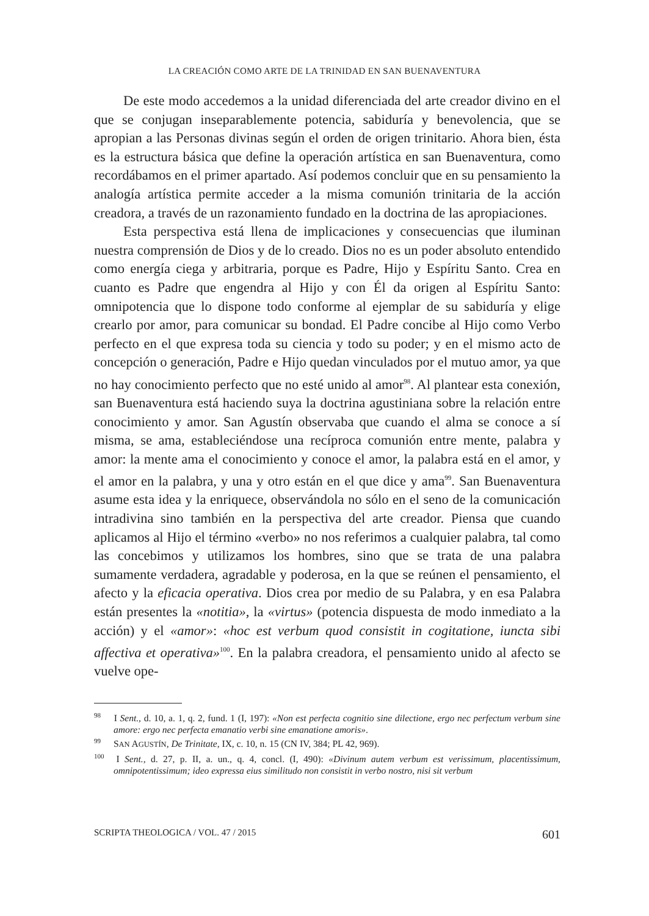LA CREACIÓN COMO ARTE DE LA TRINIDAD EN SAN BUENAVENTURA
De este modo accedemos a la unidad diferenciada del arte creador divino en el que se conjugan inseparablemente potencia, sabiduría y benevolencia, que se apropian a las Personas divinas según el orden de origen trinitario. Ahora bien, ésta es la estructura básica que define la operación artística en san Buenaventura, como recordábamos en el primer apartado. Así podemos concluir que en su pensamiento la analogía artística permite acceder a la misma comunión trinitaria de la acción creadora, a través de un razonamiento fundado en la doctrina de las apropiaciones.
Esta perspectiva está llena de implicaciones y consecuencias que iluminan nuestra comprensión de Dios y de lo creado. Dios no es un poder absoluto entendido como energía ciega y arbitraria, porque es Padre, Hijo y Espíritu Santo. Crea en cuanto es Padre que engendra al Hijo y con Él da origen al Espíritu Santo: omnipotencia que lo dispone todo conforme al ejemplar de su sabiduría y elige crearlo por amor, para comunicar su bondad. El Padre concibe al Hijo como Verbo perfecto en el que expresa toda su ciencia y todo su poder; y en el mismo acto de concepción o generación, Padre e Hijo quedan vinculados por el mutuo amor, ya que no hay conocimiento perfecto que no esté unido al amor<sup>98</sup>. Al plantear esta conexión, san Buenaventura está haciendo suya la doctrina agustiniana sobre la relación entre conocimiento y amor. San Agustín observaba que cuando el alma se conoce a sí misma, se ama, estableciéndose una recíproca comunión entre mente, palabra y amor: la mente ama el conocimiento y conoce el amor, la palabra está en el amor, y el amor en la palabra, y una y otro están en el que dice y ama<sup>99</sup>. San Buenaventura asume esta idea y la enriquece, observándola no sólo en el seno de la comunicación intradivina sino también en la perspectiva del arte creador. Piensa que cuando aplicamos al Hijo el término «verbo» no nos referimos a cualquier palabra, tal como las concebimos y utilizamos los hombres, sino que se trata de una palabra sumamente verdadera, agradable y poderosa, en la que se reúnen el pensamiento, el afecto y la eficacia operativa. Dios crea por medio de su Palabra, y en esa Palabra están presentes la «notitia», la «virtus» (potencia dispuesta de modo inmediato a la acción) y el «amor»: «hoc est verbum quod consistit in cogitatione, iuncta sibi affectiva et operativa»<sup>100</sup>. En la palabra creadora, el pensamiento unido al afecto se vuelve ope-
<sup>98</sup> I Sent., d. 10, a. 1, q. 2, fund. 1 (I, 197): «Non est perfecta cognitio sine dilectione, ergo nec perfectum verbum sine amore: ergo nec perfecta emanatio verbi sine emanatione amoris».
<sup>99</sup> SAN AGUSTÍN, De Trinitate, IX, c. 10, n. 15 (CN IV, 384; PL 42, 969).
<sup>100</sup> I Sent., d. 27, p. II, a. un., q. 4, concl. (I, 490): «Divinum autem verbum est verissimum, placentissimum, omnipotentissimum; ideo expressa eius similitudo non consistit in verbo nostro, nisi sit verbum
SCRIPTA THEOLOGICA / VOL. 47 / 2015 601